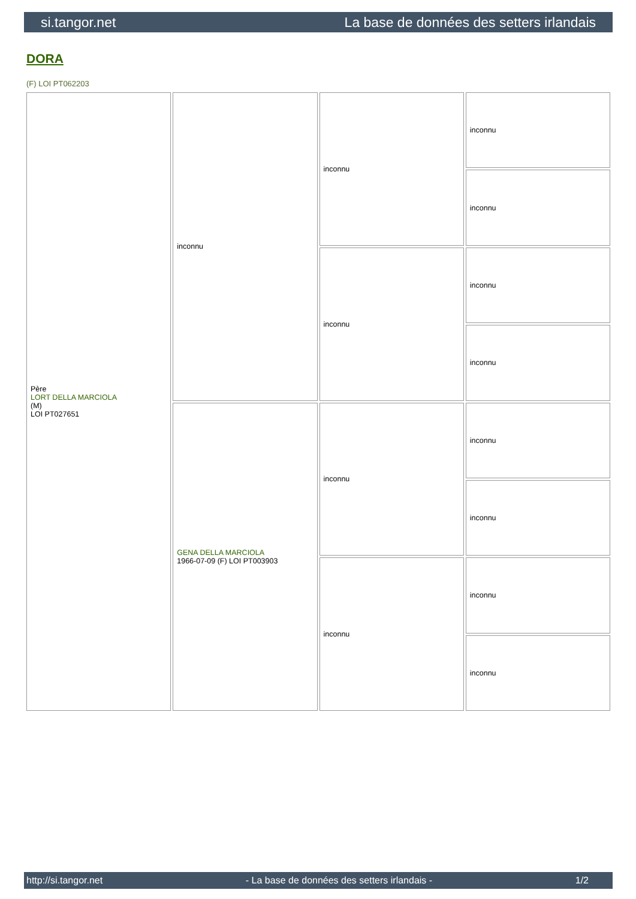si.tangor.net La base de données des setters irlandais
DORA
(F) LOI PT062203
| Père LORT DELLA MARCIOLA (M) LOI PT027651 | inconnu | inconnu | inconnu |
| | | | inconnu |
| | | inconnu | inconnu |
| | | | inconnu |
| | GENA DELLA MARCIOLA 1966-07-09 (F) LOI PT003903 | inconnu | inconnu |
| | | | inconnu |
| | | inconnu | inconnu |
| | | | inconnu |
http://si.tangor.net - La base de données des setters irlandais - 1/2